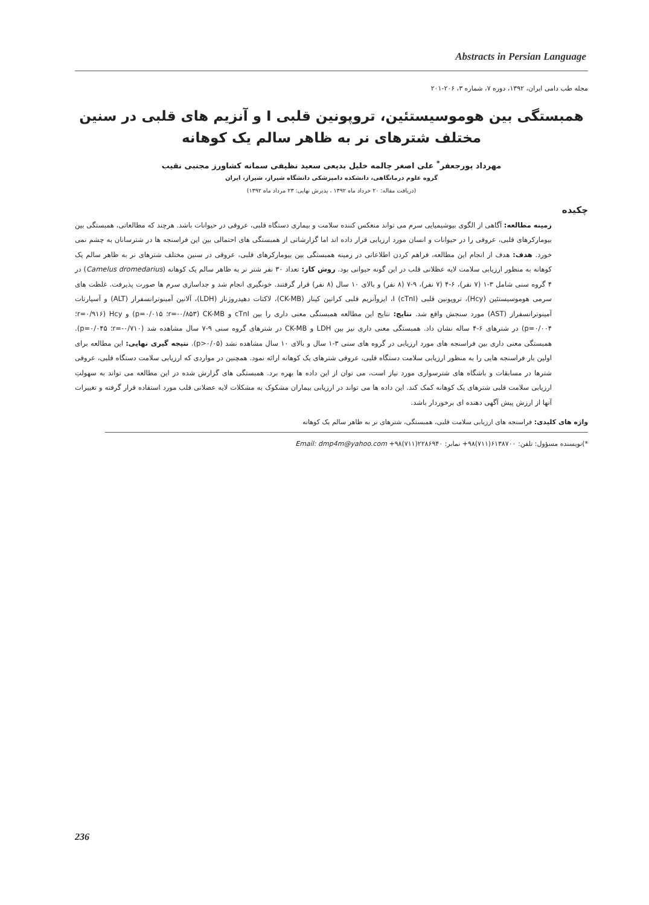Abstracts in Persian Language
مجله طب دامی ایران، ۱۳۹۲، دوره ۷، شماره ۳، ۲۰۶-۲۰۱
همبستگی بین هوموسیستئین، تروپونین قلبی I و آنزیم های قلبی در سنین مختلف شترهای نر به ظاهر سالم یک کوهانه
مهرداد پورجعفر<sup>*</sup> علی اصغر چالمه خلیل بدیعی سعید نظیفی سمانه کشاورز مجتبی نقیب
گروه علوم درمانگاهی، دانشکده دامپزشکی دانشگاه شیراز، شیراز، ایران
(دریافت مقاله: ۲۰ خرداد ماه ۱۳۹۲ ، پذیرش نهایی: ۲۳ مرداد ماه ۱۳۹۲)
چکیده
زمینه مطالعه: آگاهی از الگوی بیوشیمیایی سرم می تواند منعکس کننده سلامت و بیماری دستگاه قلبی، عروقی در حیوانات باشد. هرچند که مطالعاتی، همبستگی بین بیومارکرهای قلبی، عروقی را در حیوانات و انسان مورد ارزیابی قرار داده اند اما گزارشاتی از همبستگی های احتمالی بین این فراسنجه ها در شترسانان به چشم نمی خورد. هدف: هدف از انجام این مطالعه، فراهم کردن اطلاعاتی در زمینه همبستگی بین بیومارکرهای قلبی، عروقی در سنین مختلف شترهای نر به ظاهر سالم یک کوهانه به منظور ارزیابی سلامت لایه عظلانی قلب در این گونه حیوانی بود. روش کار: تعداد ۳۰ نفر شتر نر به ظاهر سالم یک کوهانه (Camelus dromedarius) در ۴ گروه سنی شامل ۳-۱ (۷ نفر)، ۶-۴ (۷ نفر)، ۹-۷ (۸ نفر) و بالای ۱۰ سال (۸ نفر) قرار گرفتند. خونگیری انجام شد و جداسازی سرم ها صورت پذیرفت. غلظت های سرمی هوموسیستئین (Hcy)، تروپونین قلبی I (cTnI)، ایزوآنزیم قلبی کراتین کیناز (CK-MB)، لاکتات دهیدروژناز (LDH)، آلانین آمینوترانسفراز (ALT) و آسپارتات آمینوترانسفراز (AST) مورد سنجش واقع شد. نتایج: نتایج این مطالعه همبستگی معنی داری را بین cTnI و CK-MB (r=-۰/۸۵۳؛ p=۰/۰۱۵) و Hcy (r=۰/۹۱۶؛ p=۰/۰۰۴) در شترهای ۶-۴ ساله نشان داد. همبستگی معنی داری نیز بین LDH و CK-MB در شترهای گروه سنی ۹-۷ سال مشاهده شد (r=-۰/۷۱۰؛ p=۰/۰۴۵). همبستگی معنی داری بین فراسنجه های مورد ارزیابی در گروه های سنی ۳-۱ سال و بالای ۱۰ سال مشاهده نشد (p>۰/۰۵). نتیجه گیری نهایی: این مطالعه برای اولین بار فراسنجه هایی را به منظور ارزیابی سلامت دستگاه قلبی، عروقی شترهای یک کوهانه ارائه نمود. همچنین در مواردی که ارزیابی سلامت دستگاه قلبی، عروقی شترها در مسابقات و باشگاه های شترسواری مورد نیاز است، می توان از این داده ها بهره برد. همبستگی های گزارش شده در این مطالعه می تواند به سهولتِ ارزیابی سلامت قلبی شترهای یک کوهانه کمک کند. این داده ها می تواند در ارزیابی بیماران مشکوک به مشکلات لایه عضلانی قلب مورد استفاده قرار گرفته و تغییرات آنها از ارزش پیش آگهی دهنده ای برخوردار باشد.
واژه های کلیدی: فراسنجه های ارزیابی سلامت قلبی، همبستگی، شترهای نر به ظاهر سالم یک کوهانه
*)نویسنده مسؤول: تلفن: ۶۱۳۸۷۰۰(۷۱۱)۹۸+ نمابر: ۲۲۸۶۹۴۰(۷۱۱)۹۸+ Email: dmp4m@yahoo.com
236